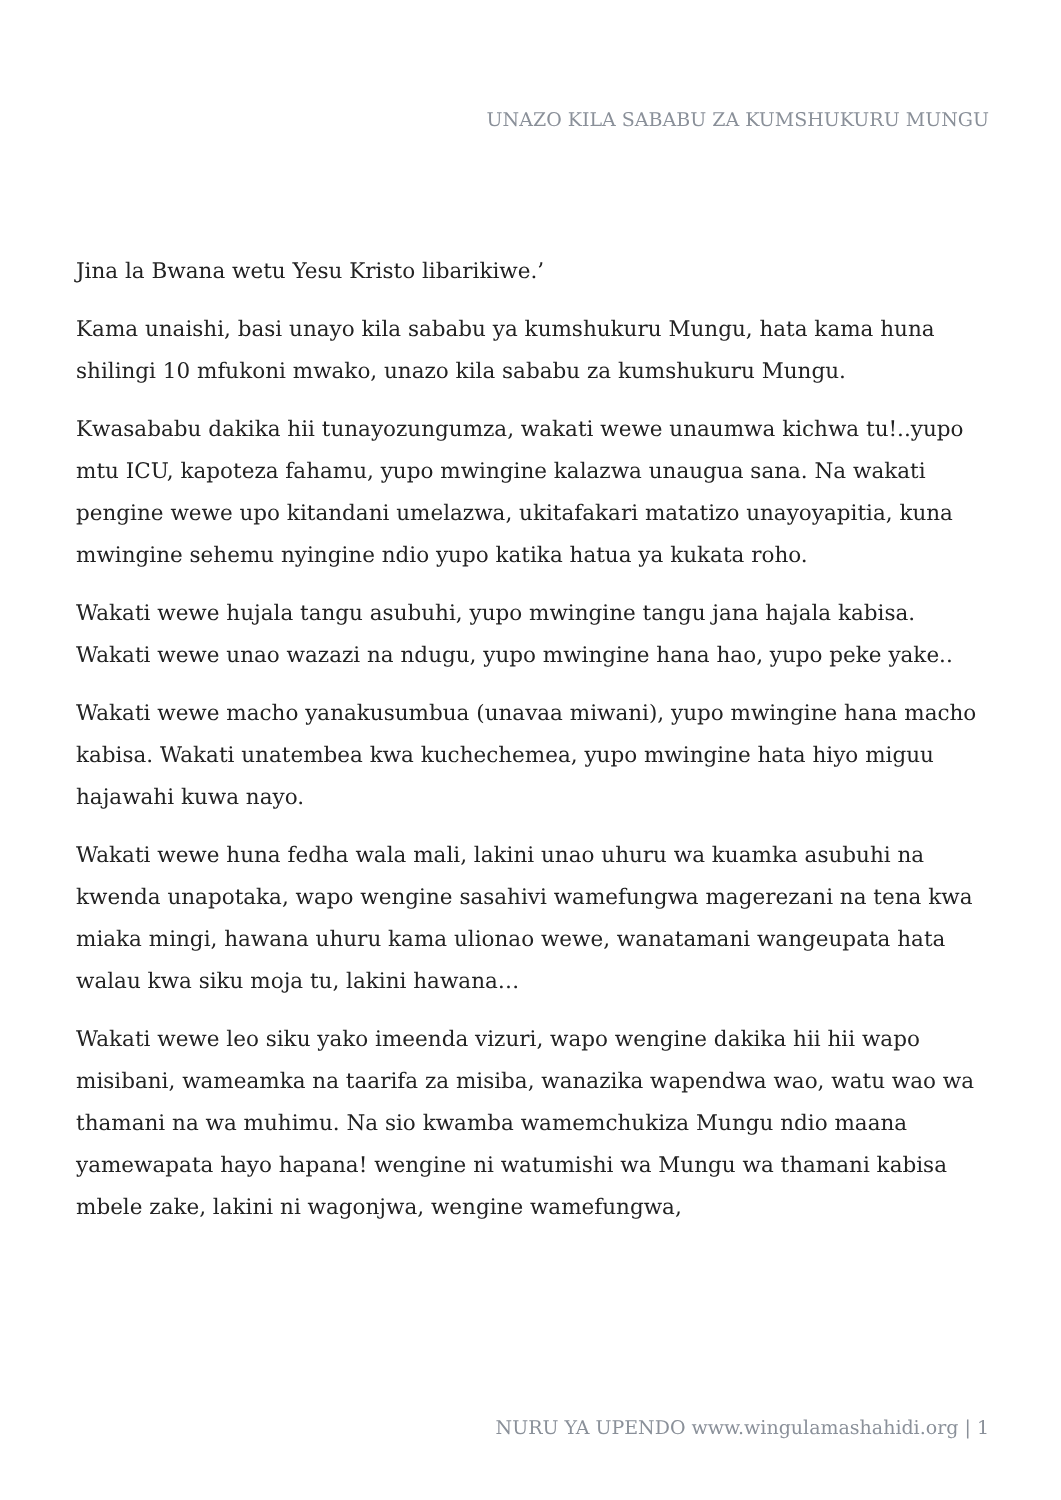UNAZO KILA SABABU ZA KUMSHUKURU MUNGU
Jina la Bwana wetu Yesu Kristo libarikiwe.’
Kama unaishi, basi unayo kila sababu ya kumshukuru Mungu, hata kama huna shilingi 10 mfukoni mwako, unazo kila sababu za kumshukuru Mungu.
Kwasababu dakika hii tunayozungumza, wakati wewe unaumwa kichwa tu!..yupo mtu ICU, kapoteza fahamu, yupo mwingine kalazwa unaugua sana. Na wakati pengine wewe upo kitandani umelazwa, ukitafakari matatizo unayoyapitia, kuna mwingine sehemu nyingine ndio yupo katika hatua ya kukata roho.
Wakati wewe hujala tangu asubuhi, yupo mwingine tangu jana hajala kabisa. Wakati wewe unao wazazi na ndugu, yupo mwingine hana hao, yupo peke yake..
Wakati wewe macho yanakusumbua (unavaa miwani), yupo mwingine hana macho kabisa. Wakati unatembea kwa kuchechemea, yupo mwingine hata hiyo miguu hajawahi kuwa nayo.
Wakati wewe huna fedha wala mali, lakini unao uhuru wa kuamka asubuhi na kwenda unapotaka, wapo wengine sasahivi wamefungwa magerezani na tena kwa miaka mingi, hawana uhuru kama ulionao wewe, wanatamani wangeupata hata walau kwa siku moja tu, lakini hawana…
Wakati wewe leo siku yako imeenda vizuri, wapo wengine dakika hii hii wapo misibani, wameamka na taarifa za misiba, wanazika wapendwa wao, watu wao wa thamani na wa muhimu. Na sio kwamba wamemchukiza Mungu ndio maana yamewapata hayo hapana! wengine ni watumishi wa Mungu wa thamani kabisa mbele zake, lakini ni wagonjwa, wengine wamefungwa,
NURU YA UPENDO www.wingulamashahidi.org | 1